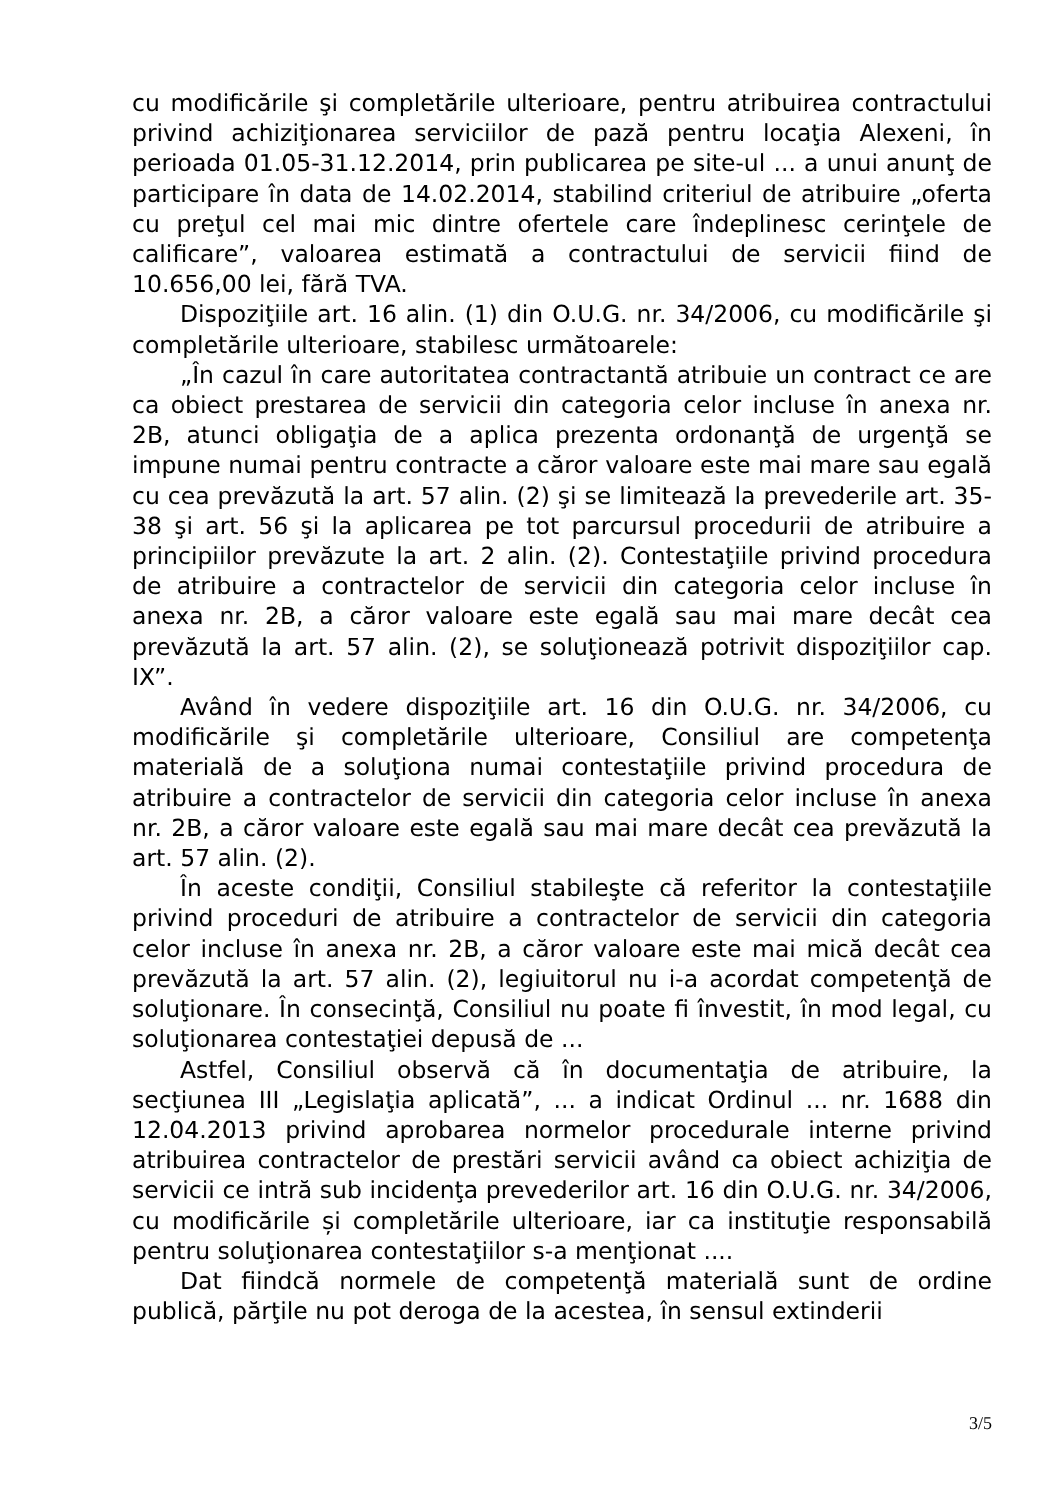cu modificările şi completările ulterioare, pentru atribuirea contractului privind achiziţionarea serviciilor de pază pentru locaţia Alexeni, în perioada 01.05-31.12.2014, prin publicarea pe site-ul ... a unui anunţ de participare în data de 14.02.2014, stabilind criteriul de atribuire „oferta cu preţul cel mai mic dintre ofertele care îndeplinesc cerinţele de calificare”, valoarea estimată a contractului de servicii fiind de 10.656,00 lei, fără TVA.
Dispoziţiile art. 16 alin. (1) din O.U.G. nr. 34/2006, cu modificările şi completările ulterioare, stabilesc următoarele:
„În cazul în care autoritatea contractantă atribuie un contract ce are ca obiect prestarea de servicii din categoria celor incluse în anexa nr. 2B, atunci obligaţia de a aplica prezenta ordonanţă de urgenţă se impune numai pentru contracte a căror valoare este mai mare sau egală cu cea prevăzută la art. 57 alin. (2) şi se limitează la prevederile art. 35-38 şi art. 56 şi la aplicarea pe tot parcursul procedurii de atribuire a principiilor prevăzute la art. 2 alin. (2). Contestaţiile privind procedura de atribuire a contractelor de servicii din categoria celor incluse în anexa nr. 2B, a căror valoare este egală sau mai mare decât cea prevăzută la art. 57 alin. (2), se soluţionează potrivit dispoziţiilor cap. IX”.
Având în vedere dispoziţiile art. 16 din O.U.G. nr. 34/2006, cu modificările şi completările ulterioare, Consiliul are competenţa materială de a soluţiona numai contestaţiile privind procedura de atribuire a contractelor de servicii din categoria celor incluse în anexa nr. 2B, a căror valoare este egală sau mai mare decât cea prevăzută la art. 57 alin. (2).
În aceste condiţii, Consiliul stabileşte că referitor la contestaţiile privind proceduri de atribuire a contractelor de servicii din categoria celor incluse în anexa nr. 2B, a căror valoare este mai mică decât cea prevăzută la art. 57 alin. (2), legiuitorul nu i-a acordat competenţă de soluţionare. În consecinţă, Consiliul nu poate fi învestit, în mod legal, cu soluţionarea contestaţiei depusă de ...
Astfel, Consiliul observă că în documentaţia de atribuire, la secţiunea III „Legislaţia aplicată”, ... a indicat Ordinul ... nr. 1688 din 12.04.2013 privind aprobarea normelor procedurale interne privind atribuirea contractelor de prestări servicii având ca obiect achiziţia de servicii ce intră sub incidenţa prevederilor art. 16 din O.U.G. nr. 34/2006, cu modificările și completările ulterioare, iar ca instituţie responsabilă pentru soluţionarea contestaţiilor s-a menţionat ....
Dat fiindcă normele de competenţă materială sunt de ordine publică, părţile nu pot deroga de la acestea, în sensul extinderii
3/5